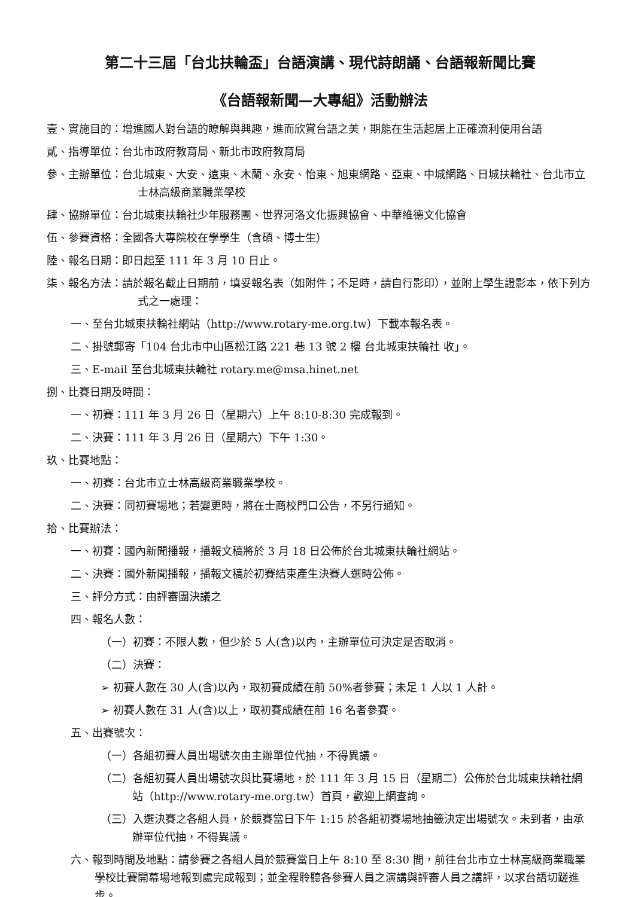第二十三屆「台北扶輪盃」台語演講、現代詩朗誦、台語報新聞比賽
《台語報新聞—大專組》活動辦法
壹、實施目的：增進國人對台語的瞭解與興趣，進而欣賞台語之美，期能在生活起居上正確流利使用台語
貳、指導單位：台北市政府教育局、新北市政府教育局
參、主辦單位：台北城東、大安、遠東、木蘭、永安、怡東、旭東網路、亞東、中城網路、日城扶輪社、台北市立士林高級商業職業學校
肆、協辦單位：台北城東扶輪社少年服務團、世界河洛文化振興協會、中華維德文化協會
伍、參賽資格：全國各大專院校在學學生（含碩、博士生）
陸、報名日期：即日起至 111 年 3 月 10 日止。
柒、報名方法：請於報名截止日期前，填妥報名表（如附件；不足時，請自行影印），並附上學生證影本，依下列方式之一處理：
一、至台北城東扶輪社網站（http://www.rotary-me.org.tw）下載本報名表。
二、掛號郵寄「104 台北市中山區松江路 221 巷 13 號 2 樓 台北城東扶輪社 收」。
三、E-mail 至台北城東扶輪社 rotary.me@msa.hinet.net
捌、比賽日期及時間：
一、初賽：111 年 3 月 26 日（星期六）上午 8:10-8:30 完成報到。
二、決賽：111 年 3 月 26 日（星期六）下午 1:30。
玖、比賽地點：
一、初賽：台北市立士林高級商業職業學校。
二、決賽：同初賽場地；若變更時，將在士商校門口公告，不另行通知。
拾、比賽辦法：
一、初賽：國內新聞播報，播報文稿將於 3 月 18 日公佈於台北城東扶輪社網站。
二、決賽：國外新聞播報，播報文稿於初賽結束產生決賽人選時公佈。
三、評分方式：由評審團決議之
四、報名人數：
（一）初賽：不限人數，但少於 5 人(含)以內，主辦單位可決定是否取消。
（二）決賽：
➢ 初賽人數在 30 人(含)以內，取初賽成績在前 50%者參賽；未足 1 人以 1 人計。
➢ 初賽人數在 31 人(含)以上，取初賽成績在前 16 名者參賽。
五、出賽號次：
（一）各組初賽人員出場號次由主辦單位代抽，不得異議。
（二）各組初賽人員出場號次與比賽場地，於 111 年 3 月 15 日（星期二）公佈於台北城東扶輪社網站（http://www.rotary-me.org.tw）首頁，歡迎上網查詢。
（三）入選決賽之各組人員，於競賽當日下午 1:15 於各組初賽場地抽籤決定出場號次。未到者，由承辦單位代抽，不得異議。
六、報到時間及地點：請參賽之各組人員於競賽當日上午 8:10 至 8:30 間，前往台北市立士林高級商業職業學校比賽開幕場地報到處完成報到；並全程聆聽各參賽人員之演講與評審人員之講評，以求台語切蹉進步。